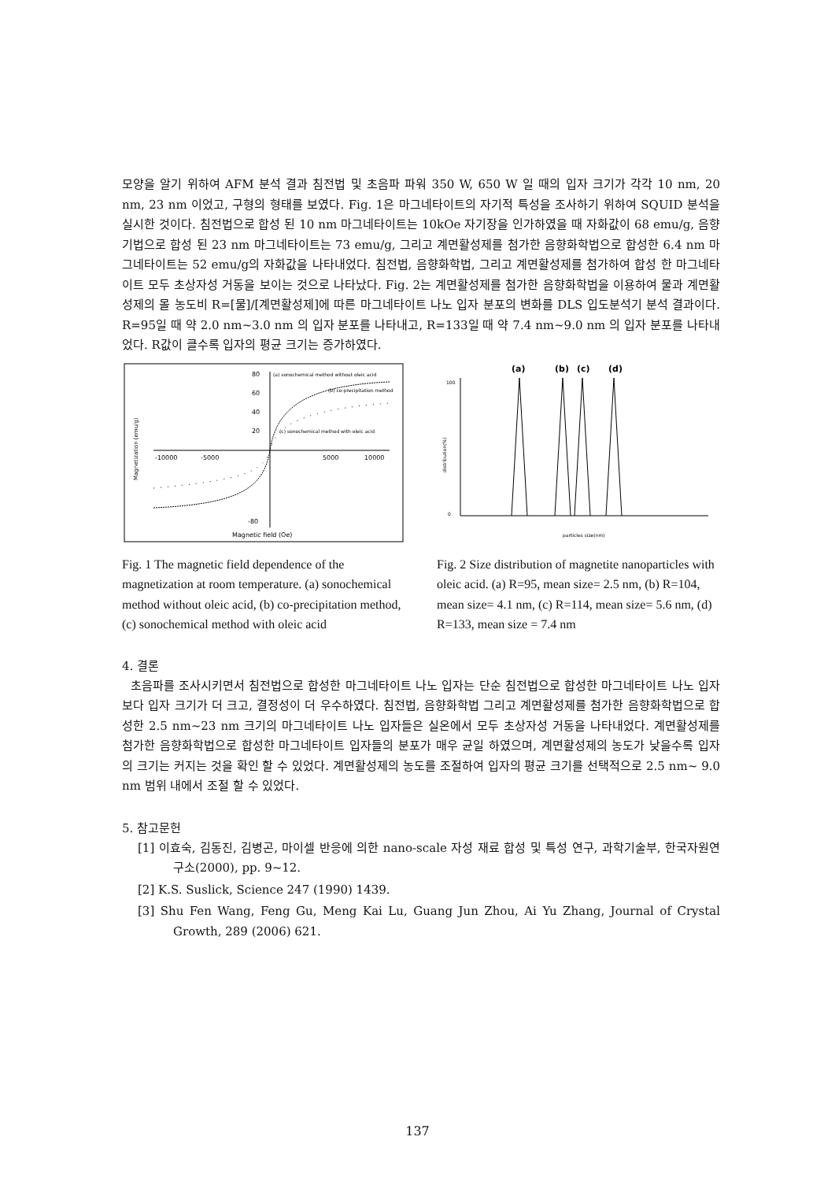모양을 알기 위하여 AFM 분석 결과 침전법 및 초음파 파워 350 W, 650 W 일 때의 입자 크기가 각각 10 nm, 20 nm, 23 nm 이었고, 구형의 형태를 보였다. Fig. 1은 마그네타이트의 자기적 특성을 조사하기 위하여 SQUID 분석을 실시한 것이다. 침전법으로 합성 된 10 nm 마그네타이트는 10kOe 자기장을 인가하였을 때 자화값이 68 emu/g, 음향기법으로 합성 된 23 nm 마그네타이트는 73 emu/g, 그리고 계면활성제를 첨가한 음향화학법으로 합성한 6.4 nm 마그네타이트는 52 emu/g의 자화값을 나타내었다. 침전법, 음향화학법, 그리고 계면활성제를 첨가하여 합성 한 마그네타이트 모두 초상자성 거동을 보이는 것으로 나타났다. Fig. 2는 계면활성제를 첨가한 음향화학법을 이용하여 물과 계면활성제의 몰 농도비 R=[물]/[계면활성제]에 따른 마그네타이트 나노 입자 분포의 변화를 DLS 입도분석기 분석 결과이다. R=95일 때 약 2.0 nm~3.0 nm 의 입자 분포를 나타내고, R=133일 때 약 7.4 nm~9.0 nm 의 입자 분포를 나타내었다. R값이 클수록 입자의 평균 크기는 증가하였다.
80
60
40
20
-10000
-5000
5000
10000
-80
Magnetic field (Oe)
(a) sonochemical method without oleic acid
(b) co-precipitation method
(c) sonochemical method with oleic acid
Magnetization (emu/g)
Fig. 1 The magnetic field dependence of the magnetization at room temperature. (a) sonochemical method without oleic acid, (b) co-precipitation method, (c) sonochemical method with oleic acid
(a)
(b)
(c)
(d)
100
0
particles size(nm)
distribution(%)
Fig. 2 Size distribution of magnetite nanoparticles with oleic acid. (a) R=95, mean size= 2.5 nm, (b) R=104, mean size= 4.1 nm, (c) R=114, mean size= 5.6 nm, (d) R=133, mean size = 7.4 nm
4. 결론
초음파를 조사시키면서 침전법으로 합성한 마그네타이트 나노 입자는 단순 침전법으로 합성한 마그네타이트 나노 입자 보다 입자 크기가 더 크고, 결정성이 더 우수하였다. 침전법, 음향화학법 그리고 계면활성제를 첨가한 음향화학법으로 합성한 2.5 nm~23 nm 크기의 마그네타이트 나노 입자들은 실온에서 모두 초상자성 거동을 나타내었다. 계면활성제를 첨가한 음향화학법으로 합성한 마그네타이트 입자들의 분포가 매우 균일 하였으며, 계면활성제의 농도가 낮을수록 입자의 크기는 커지는 것을 확인 할 수 있었다. 계면활성제의 농도를 조절하여 입자의 평균 크기를 선택적으로 2.5 nm~ 9.0 nm 범위 내에서 조절 할 수 있었다.
5. 참고문헌
[1] 이효숙, 김동진, 김병곤, 마이셀 반응에 의한 nano-scale 자성 재료 합성 및 특성 연구, 과학기술부, 한국자원연구소(2000), pp. 9~12.
[2] K.S. Suslick, Science 247 (1990) 1439.
[3] Shu Fen Wang, Feng Gu, Meng Kai Lu, Guang Jun Zhou, Ai Yu Zhang, Journal of Crystal Growth, 289 (2006) 621.
137